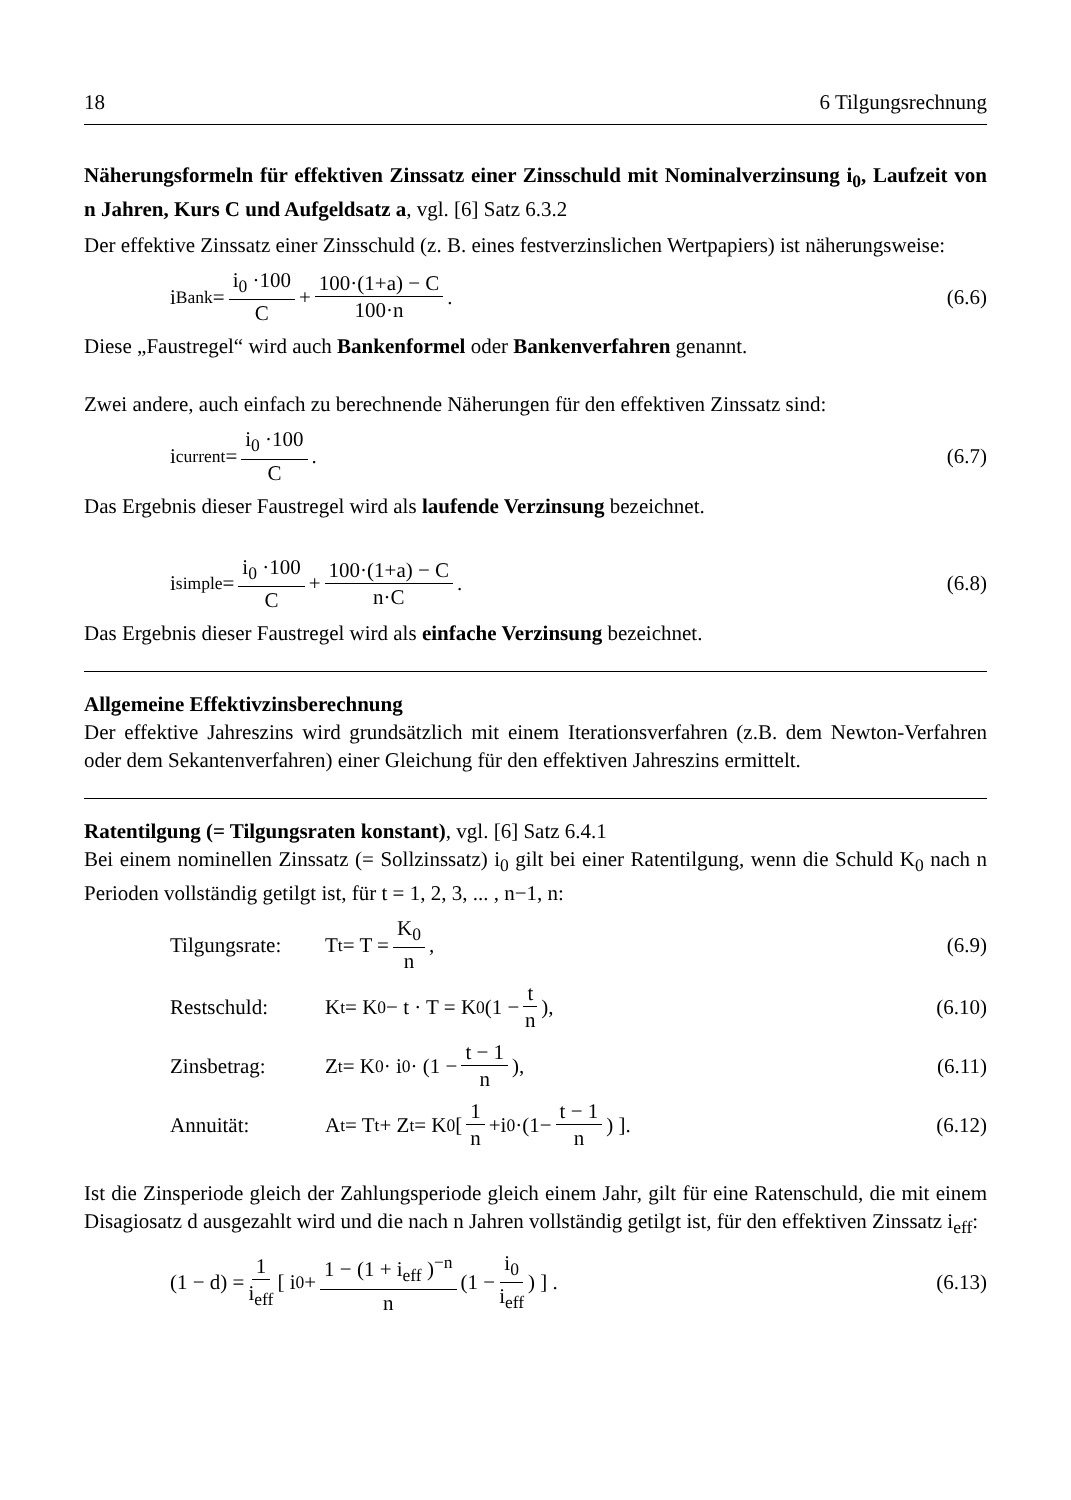18 6 Tilgungsrechnung
Näherungsformeln für effektiven Zinssatz einer Zinsschuld mit Nominalverzinsung i<sub>0</sub>, Laufzeit von n Jahren, Kurs C und Aufgeldsatz a, vgl. [6] Satz 6.3.2
Der effektive Zinssatz einer Zinsschuld (z. B. eines festverzinslichen Wertpapiers) ist näherungsweise:
i<sub>Bank</sub> = i<sub>0</sub> ·100 C + 100·(1+a) − C 100·n .
(6.6)
Diese „Faustregel“ wird auch Bankenformel oder Bankenverfahren genannt.
Zwei andere, auch einfach zu berechnende Näherungen für den effektiven Zinssatz sind:
i<sub>current</sub> = i<sub>0</sub> ·100 C . (6.7)
Das Ergebnis dieser Faustregel wird als laufende Verzinsung bezeichnet.
i<sub>simple</sub> = i<sub>0</sub> ·100 C + 100·(1+a) − C n·C .
(6.8)
Das Ergebnis dieser Faustregel wird als einfache Verzinsung bezeichnet.
Allgemeine Effektivzinsberechnung
Der effektive Jahreszins wird grundsätzlich mit einem Iterationsverfahren (z.B. dem Newton-Verfahren oder dem Sekantenverfahren) einer Gleichung für den effektiven Jahreszins ermittelt.
Ratentilgung (= Tilgungsraten konstant), vgl. [6] Satz 6.4.1
Bei einem nominellen Zinssatz (= Sollzinssatz) i<sub>0</sub> gilt bei einer Ratentilgung, wenn die Schuld K<sub>0</sub> nach n Perioden vollständig getilgt ist, für t = 1, 2, 3, ... , n−1, n:
Tilgungsrate: T<sub>t</sub> = T = K<sub>0</sub> n, (6.9)
Restschuld: K<sub>t</sub> = K<sub>0</sub> − t · T = K<sub>0</sub> (1 − t n),
(6.10)
Zinsbetrag: Z<sub>t</sub> = K<sub>0</sub> · i<sub>0</sub> · (1 − t − 1 n),
(6.11)
Annuität: A<sub>t</sub> = T<sub>t</sub> + Z<sub>t</sub> = K<sub>0</sub> [1 n +i<sub>0</sub> ·(1− t − 1 n) ].
(6.12)
Ist die Zinsperiode gleich der Zahlungsperiode gleich einem Jahr, gilt für eine Ratenschuld, die mit einem Disagiosatz d ausgezahlt wird und die nach n Jahren vollständig getilgt ist, für den effektiven Zinssatz i<sub>eff</sub>:
(1 − d) = 1 i<sub>eff</sub> [ i<sub>0</sub> + 1 − (1 + i<sub>eff</sub> )<sup>−n</sup> n (1 − i<sub>0</sub> i<sub>eff</sub>) ] .
(6.13)